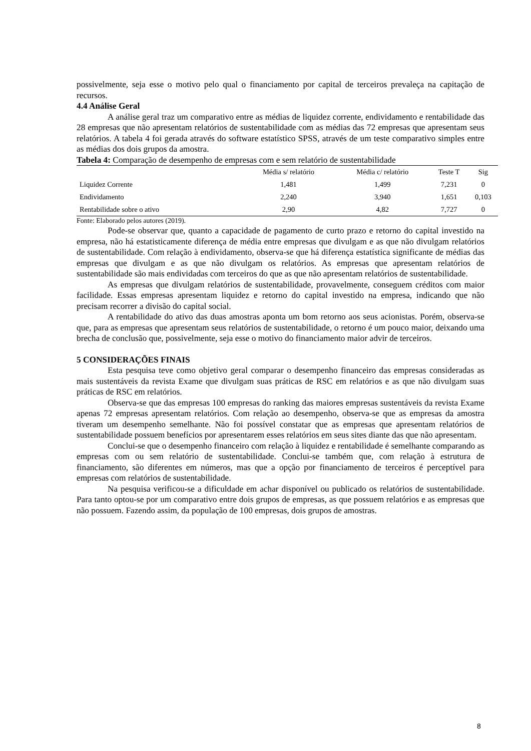possivelmente, seja esse o motivo pelo qual o financiamento por capital de terceiros prevaleça na capitação de recursos.
4.4 Análise Geral
A análise geral traz um comparativo entre as médias de liquidez corrente, endividamento e rentabilidade das 28 empresas que não apresentam relatórios de sustentabilidade com as médias das 72 empresas que apresentam seus relatórios. A tabela 4 foi gerada através do software estatístico SPSS, através de um teste comparativo simples entre as médias dos dois grupos da amostra.
Tabela 4: Comparação de desempenho de empresas com e sem relatório de sustentabilidade
| | Média s/ relatório | Média c/ relatório | Teste T | Sig |
| --- | --- | --- | --- | --- |
| Liquidez Corrente | 1,481 | 1,499 | 7,231 | 0 |
| Endividamento | 2,240 | 3,940 | 1,651 | 0,103 |
| Rentabilidade sobre o ativo | 2,90 | 4,82 | 7,727 | 0 |
Fonte: Elaborado pelos autores (2019).
Pode-se observar que, quanto a capacidade de pagamento de curto prazo e retorno do capital investido na empresa, não há estatisticamente diferença de média entre empresas que divulgam e as que não divulgam relatórios de sustentabilidade. Com relação à endividamento, observa-se que há diferença estatística significante de médias das empresas que divulgam e as que não divulgam os relatórios. As empresas que apresentam relatórios de sustentabilidade são mais endividadas com terceiros do que as que não apresentam relatórios de sustentabilidade.
As empresas que divulgam relatórios de sustentabilidade, provavelmente, conseguem créditos com maior facilidade. Essas empresas apresentam liquidez e retorno do capital investido na empresa, indicando que não precisam recorrer a divisão do capital social.
A rentabilidade do ativo das duas amostras aponta um bom retorno aos seus acionistas. Porém, observa-se que, para as empresas que apresentam seus relatórios de sustentabilidade, o retorno é um pouco maior, deixando uma brecha de conclusão que, possivelmente, seja esse o motivo do financiamento maior advir de terceiros.
5 CONSIDERAÇÕES FINAIS
Esta pesquisa teve como objetivo geral comparar o desempenho financeiro das empresas consideradas as mais sustentáveis da revista Exame que divulgam suas práticas de RSC em relatórios e as que não divulgam suas práticas de RSC em relatórios.
Observa-se que das empresas 100 empresas do ranking das maiores empresas sustentáveis da revista Exame apenas 72 empresas apresentam relatórios. Com relação ao desempenho, observa-se que as empresas da amostra tiveram um desempenho semelhante. Não foi possível constatar que as empresas que apresentam relatórios de sustentabilidade possuem benefícios por apresentarem esses relatórios em seus sites diante das que não apresentam.
Conclui-se que o desempenho financeiro com relação à liquidez e rentabilidade é semelhante comparando as empresas com ou sem relatório de sustentabilidade. Conclui-se também que, com relação à estrutura de financiamento, são diferentes em números, mas que a opção por financiamento de terceiros é perceptível para empresas com relatórios de sustentabilidade.
Na pesquisa verificou-se a dificuldade em achar disponível ou publicado os relatórios de sustentabilidade. Para tanto optou-se por um comparativo entre dois grupos de empresas, as que possuem relatórios e as empresas que não possuem. Fazendo assim, da população de 100 empresas, dois grupos de amostras.
8